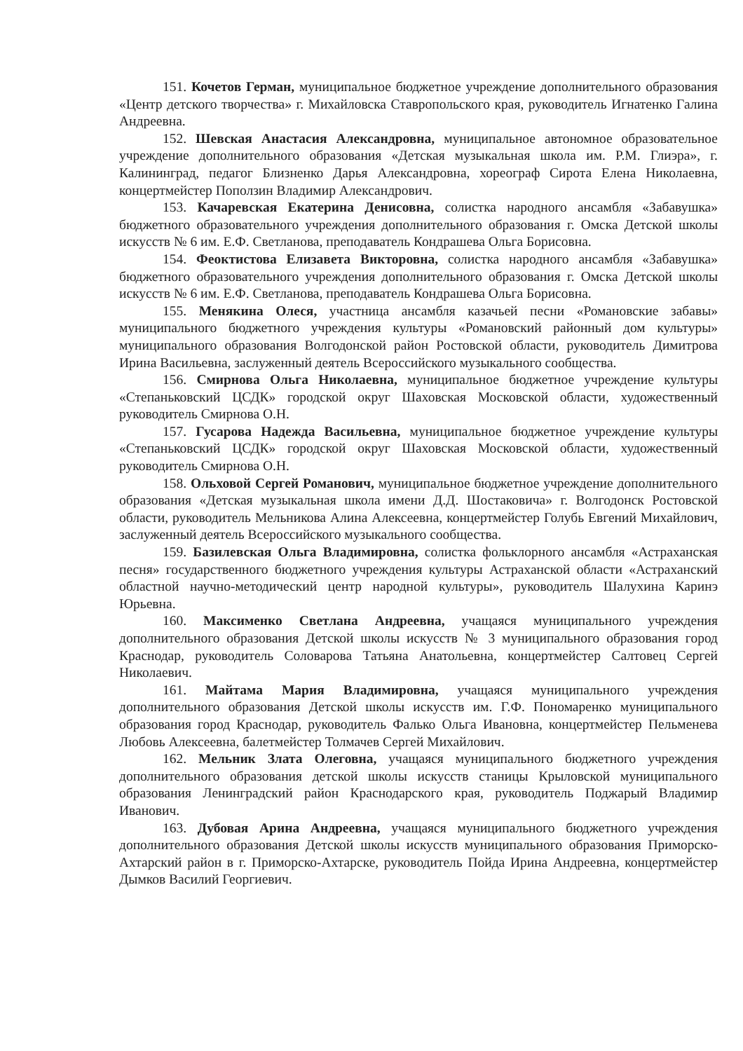151. Кочетов Герман, муниципальное бюджетное учреждение дополнительного образования «Центр детского творчества» г. Михайловска Ставропольского края, руководитель Игнатенко Галина Андреевна.
152. Шевская Анастасия Александровна, муниципальное автономное образовательное учреждение дополнительного образования «Детская музыкальная школа им. Р.М. Глиэра», г. Калининград, педагог Близненко Дарья Александровна, хореограф Сирота Елена Николаевна, концертмейстер Поползин Владимир Александрович.
153. Качаревская Екатерина Денисовна, солистка народного ансамбля «Забавушка» бюджетного образовательного учреждения дополнительного образования г. Омска Детской школы искусств № 6 им. Е.Ф. Светланова, преподаватель Кондрашева Ольга Борисовна.
154. Феоктистова Елизавета Викторовна, солистка народного ансамбля «Забавушка» бюджетного образовательного учреждения дополнительного образования г. Омска Детской школы искусств № 6 им. Е.Ф. Светланова, преподаватель Кондрашева Ольга Борисовна.
155. Менякина Олеся, участница ансамбля казачьей песни «Романовские забавы» муниципального бюджетного учреждения культуры «Романовский районный дом культуры» муниципального образования Волгодонской район Ростовской области, руководитель Димитрова Ирина Васильевна, заслуженный деятель Всероссийского музыкального сообщества.
156. Смирнова Ольга Николаевна, муниципальное бюджетное учреждение культуры «Степаньковский ЦСДК» городской округ Шаховская Московской области, художественный руководитель Смирнова О.Н.
157. Гусарова Надежда Васильевна, муниципальное бюджетное учреждение культуры «Степаньковский ЦСДК» городской округ Шаховская Московской области, художественный руководитель Смирнова О.Н.
158. Ольховой Сергей Романович, муниципальное бюджетное учреждение дополнительного образования «Детская музыкальная школа имени Д.Д. Шостаковича» г. Волгодонск Ростовской области, руководитель Мельникова Алина Алексеевна, концертмейстер Голубь Евгений Михайлович, заслуженный деятель Всероссийского музыкального сообщества.
159. Базилевская Ольга Владимировна, солистка фольклорного ансамбля «Астраханская песня» государственного бюджетного учреждения культуры Астраханской области «Астраханский областной научно-методический центр народной культуры», руководитель Шалухина Каринэ Юрьевна.
160. Максименко Светлана Андреевна, учащаяся муниципального учреждения дополнительного образования Детской школы искусств № 3 муниципального образования город Краснодар, руководитель Соловарова Татьяна Анатольевна, концертмейстер Салтовец Сергей Николаевич.
161. Майтама Мария Владимировна, учащаяся муниципального учреждения дополнительного образования Детской школы искусств им. Г.Ф. Пономаренко муниципального образования город Краснодар, руководитель Фалько Ольга Ивановна, концертмейстер Пельменева Любовь Алексеевна, балетмейстер Толмачев Сергей Михайлович.
162. Мельник Злата Олеговна, учащаяся муниципального бюджетного учреждения дополнительного образования детской школы искусств станицы Крыловской муниципального образования Ленинградский район Краснодарского края, руководитель Поджарый Владимир Иванович.
163. Дубовая Арина Андреевна, учащаяся муниципального бюджетного учреждения дополнительного образования Детской школы искусств муниципального образования Приморско-Ахтарский район в г. Приморско-Ахтарске, руководитель Пойда Ирина Андреевна, концертмейстер Дымков Василий Георгиевич.